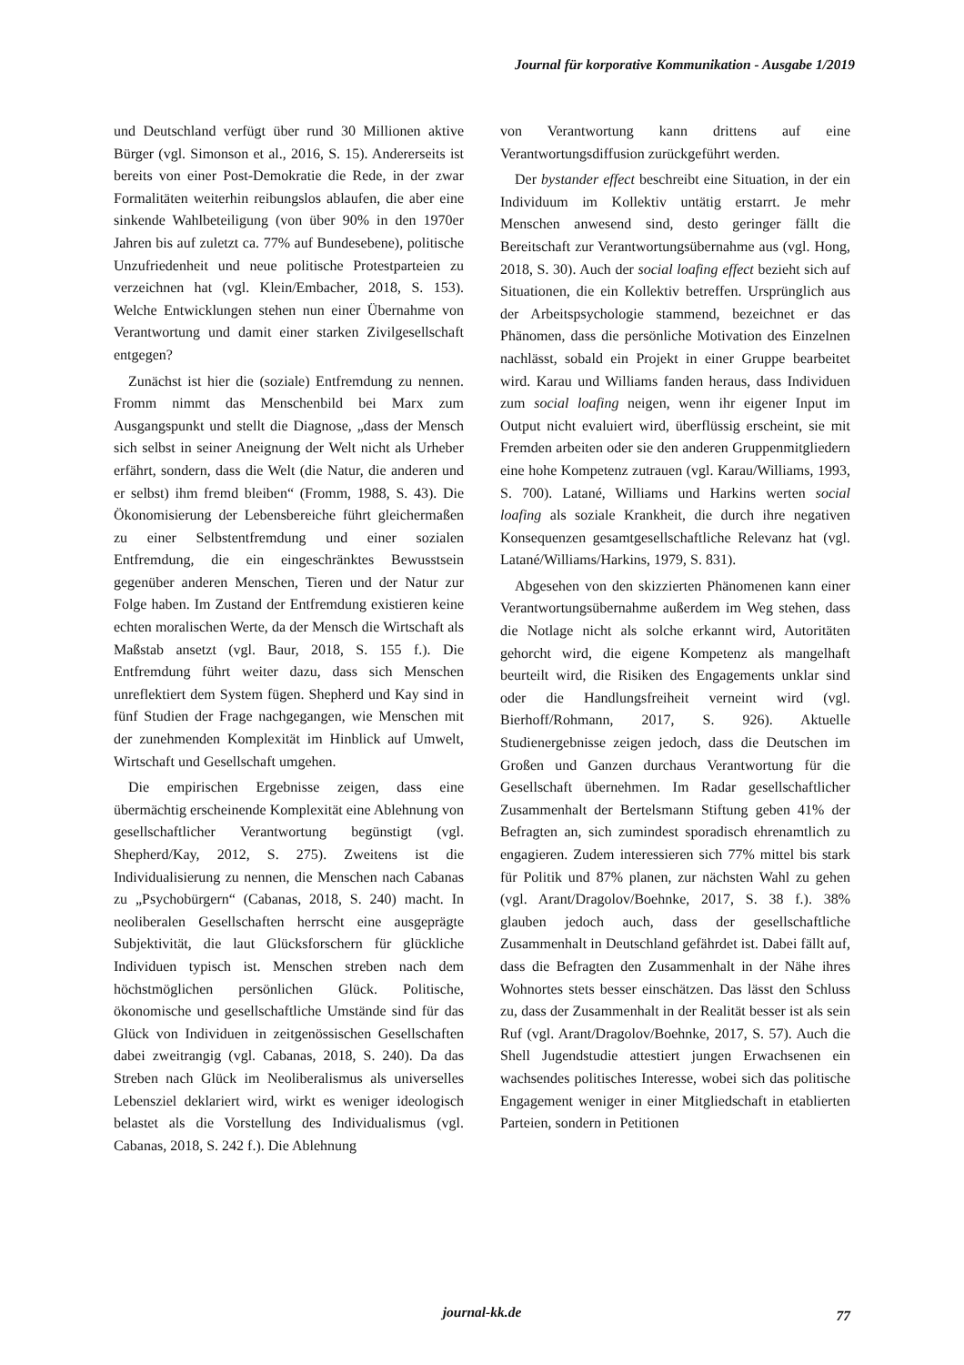Journal für korporative Kommunikation - Ausgabe 1/2019
und Deutschland verfügt über rund 30 Millionen aktive Bürger (vgl. Simonson et al., 2016, S. 15). Andererseits ist bereits von einer Post-Demokratie die Rede, in der zwar Formalitäten weiterhin reibungslos ablaufen, die aber eine sinkende Wahlbeteiligung (von über 90% in den 1970er Jahren bis auf zuletzt ca. 77% auf Bundesebene), politische Unzufriedenheit und neue politische Protestparteien zu verzeichnen hat (vgl. Klein/Embacher, 2018, S. 153). Welche Entwicklungen stehen nun einer Übernahme von Verantwortung und damit einer starken Zivilgesellschaft entgegen?
Zunächst ist hier die (soziale) Entfremdung zu nennen. Fromm nimmt das Menschenbild bei Marx zum Ausgangspunkt und stellt die Diagnose, „dass der Mensch sich selbst in seiner Aneignung der Welt nicht als Urheber erfährt, sondern, dass die Welt (die Natur, die anderen und er selbst) ihm fremd bleiben“ (Fromm, 1988, S. 43). Die Ökonomisierung der Lebensbereiche führt gleichermaßen zu einer Selbstentfremdung und einer sozialen Entfremdung, die ein eingeschränktes Bewusstsein gegenüber anderen Menschen, Tieren und der Natur zur Folge haben. Im Zustand der Entfremdung existieren keine echten moralischen Werte, da der Mensch die Wirtschaft als Maßstab ansetzt (vgl. Baur, 2018, S. 155 f.). Die Entfremdung führt weiter dazu, dass sich Menschen unreflektiert dem System fügen. Shepherd und Kay sind in fünf Studien der Frage nachgegangen, wie Menschen mit der zunehmenden Komplexität im Hinblick auf Umwelt, Wirtschaft und Gesellschaft umgehen.
Die empirischen Ergebnisse zeigen, dass eine übermächtig erscheinende Komplexität eine Ablehnung von gesellschaftlicher Verantwortung begünstigt (vgl. Shepherd/Kay, 2012, S. 275). Zweitens ist die Individualisierung zu nennen, die Menschen nach Cabanas zu „Psychobürgern“ (Cabanas, 2018, S. 240) macht. In neoliberalen Gesellschaften herrscht eine ausgeprägte Subjektivität, die laut Glücksforschern für glückliche Individuen typisch ist. Menschen streben nach dem höchstmöglichen persönlichen Glück. Politische, ökonomische und gesellschaftliche Umstände sind für das Glück von Individuen in zeitgenössischen Gesellschaften dabei zweitrangig (vgl. Cabanas, 2018, S. 240). Da das Streben nach Glück im Neoliberalismus als universelles Lebensziel deklariert wird, wirkt es weniger ideologisch belastet als die Vorstellung des Individualismus (vgl. Cabanas, 2018, S. 242 f.). Die Ablehnung
von Verantwortung kann drittens auf eine Verantwortungsdiffusion zurückgeführt werden.
Der bystander effect beschreibt eine Situation, in der ein Individuum im Kollektiv untätig erstarrt. Je mehr Menschen anwesend sind, desto geringer fällt die Bereitschaft zur Verantwortungsübernahme aus (vgl. Hong, 2018, S. 30). Auch der social loafing effect bezieht sich auf Situationen, die ein Kollektiv betreffen. Ursprünglich aus der Arbeitspsychologie stammend, bezeichnet er das Phänomen, dass die persönliche Motivation des Einzelnen nachlässt, sobald ein Projekt in einer Gruppe bearbeitet wird. Karau und Williams fanden heraus, dass Individuen zum social loafing neigen, wenn ihr eigener Input im Output nicht evaluiert wird, überflüssig erscheint, sie mit Fremden arbeiten oder sie den anderen Gruppenmitgliedern eine hohe Kompetenz zutrauen (vgl. Karau/Williams, 1993, S. 700). Latané, Williams und Harkins werten social loafing als soziale Krankheit, die durch ihre negativen Konsequenzen gesamtgesellschaftliche Relevanz hat (vgl. Latané/Williams/Harkins, 1979, S. 831).
Abgesehen von den skizzierten Phänomenen kann einer Verantwortungsübernahme außerdem im Weg stehen, dass die Notlage nicht als solche erkannt wird, Autoritäten gehorcht wird, die eigene Kompetenz als mangelhaft beurteilt wird, die Risiken des Engagements unklar sind oder die Handlungsfreiheit verneint wird (vgl. Bierhoff/Rohmann, 2017, S. 926). Aktuelle Studienergebnisse zeigen jedoch, dass die Deutschen im Großen und Ganzen durchaus Verantwortung für die Gesellschaft übernehmen. Im Radar gesellschaftlicher Zusammenhalt der Bertelsmann Stiftung geben 41% der Befragten an, sich zumindest sporadisch ehrenamtlich zu engagieren. Zudem interessieren sich 77% mittel bis stark für Politik und 87% planen, zur nächsten Wahl zu gehen (vgl. Arant/Dragolov/Boehnke, 2017, S. 38 f.). 38% glauben jedoch auch, dass der gesellschaftliche Zusammenhalt in Deutschland gefährdet ist. Dabei fällt auf, dass die Befragten den Zusammenhalt in der Nähe ihres Wohnortes stets besser einschätzen. Das lässt den Schluss zu, dass der Zusammenhalt in der Realität besser ist als sein Ruf (vgl. Arant/Dragolov/Boehnke, 2017, S. 57). Auch die Shell Jugendstudie attestiert jungen Erwachsenen ein wachsendes politisches Interesse, wobei sich das politische Engagement weniger in einer Mitgliedschaft in etablierten Parteien, sondern in Petitionen
journal-kk.de
77